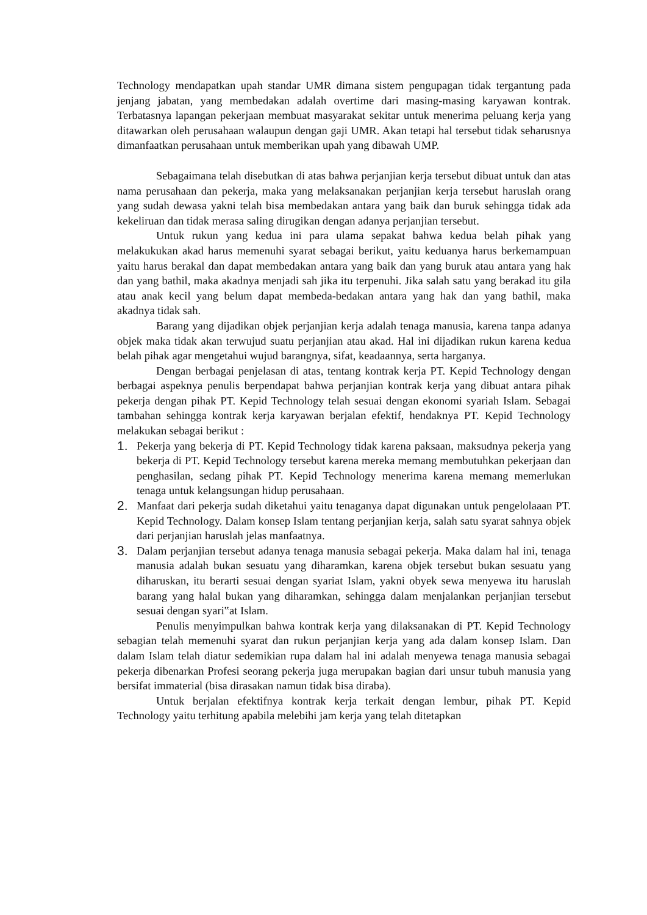Technology mendapatkan upah standar UMR dimana sistem pengupagan tidak tergantung pada jenjang jabatan, yang membedakan adalah overtime dari masing-masing karyawan kontrak. Terbatasnya lapangan pekerjaan membuat masyarakat sekitar untuk menerima peluang kerja yang ditawarkan oleh perusahaan walaupun dengan gaji UMR. Akan tetapi hal tersebut tidak seharusnya dimanfaatkan perusahaan untuk memberikan upah yang dibawah UMP.
Sebagaimana telah disebutkan di atas bahwa perjanjian kerja tersebut dibuat untuk dan atas nama perusahaan dan pekerja, maka yang melaksanakan perjanjian kerja tersebut haruslah orang yang sudah dewasa yakni telah bisa membedakan antara yang baik dan buruk sehingga tidak ada kekeliruan dan tidak merasa saling dirugikan dengan adanya perjanjian tersebut.
Untuk rukun yang kedua ini para ulama sepakat bahwa kedua belah pihak yang melakukukan akad harus memenuhi syarat sebagai berikut, yaitu keduanya harus berkemampuan yaitu harus berakal dan dapat membedakan antara yang baik dan yang buruk atau antara yang hak dan yang bathil, maka akadnya menjadi sah jika itu terpenuhi. Jika salah satu yang berakad itu gila atau anak kecil yang belum dapat membeda-bedakan antara yang hak dan yang bathil, maka akadnya tidak sah.
Barang yang dijadikan objek perjanjian kerja adalah tenaga manusia, karena tanpa adanya objek maka tidak akan terwujud suatu perjanjian atau akad. Hal ini dijadikan rukun karena kedua belah pihak agar mengetahui wujud barangnya, sifat, keadaannya, serta harganya.
Dengan berbagai penjelasan di atas, tentang kontrak kerja PT. Kepid Technology dengan berbagai aspeknya penulis berpendapat bahwa perjanjian kontrak kerja yang dibuat antara pihak pekerja dengan pihak PT. Kepid Technology telah sesuai dengan ekonomi syariah Islam. Sebagai tambahan sehingga kontrak kerja karyawan berjalan efektif, hendaknya PT. Kepid Technology melakukan sebagai berikut :
1. Pekerja yang bekerja di PT. Kepid Technology tidak karena paksaan, maksudnya pekerja yang bekerja di PT. Kepid Technology tersebut karena mereka memang membutuhkan pekerjaan dan penghasilan, sedang pihak PT. Kepid Technology menerima karena memang memerlukan tenaga untuk kelangsungan hidup perusahaan.
2. Manfaat dari pekerja sudah diketahui yaitu tenaganya dapat digunakan untuk pengelolaaan PT. Kepid Technology. Dalam konsep Islam tentang perjanjian kerja, salah satu syarat sahnya objek dari perjanjian haruslah jelas manfaatnya.
3. Dalam perjanjian tersebut adanya tenaga manusia sebagai pekerja. Maka dalam hal ini, tenaga manusia adalah bukan sesuatu yang diharamkan, karena objek tersebut bukan sesuatu yang diharuskan, itu berarti sesuai dengan syariat Islam, yakni obyek sewa menyewa itu haruslah barang yang halal bukan yang diharamkan, sehingga dalam menjalankan perjanjian tersebut sesuai dengan syari‟at Islam.
Penulis menyimpulkan bahwa kontrak kerja yang dilaksanakan di PT. Kepid Technology sebagian telah memenuhi syarat dan rukun perjanjian kerja yang ada dalam konsep Islam. Dan dalam Islam telah diatur sedemikian rupa dalam hal ini adalah menyewa tenaga manusia sebagai pekerja dibenarkan Profesi seorang pekerja juga merupakan bagian dari unsur tubuh manusia yang bersifat immaterial (bisa dirasakan namun tidak bisa diraba).
Untuk berjalan efektifnya kontrak kerja terkait dengan lembur, pihak PT. Kepid Technology yaitu terhitung apabila melebihi jam kerja yang telah ditetapkan